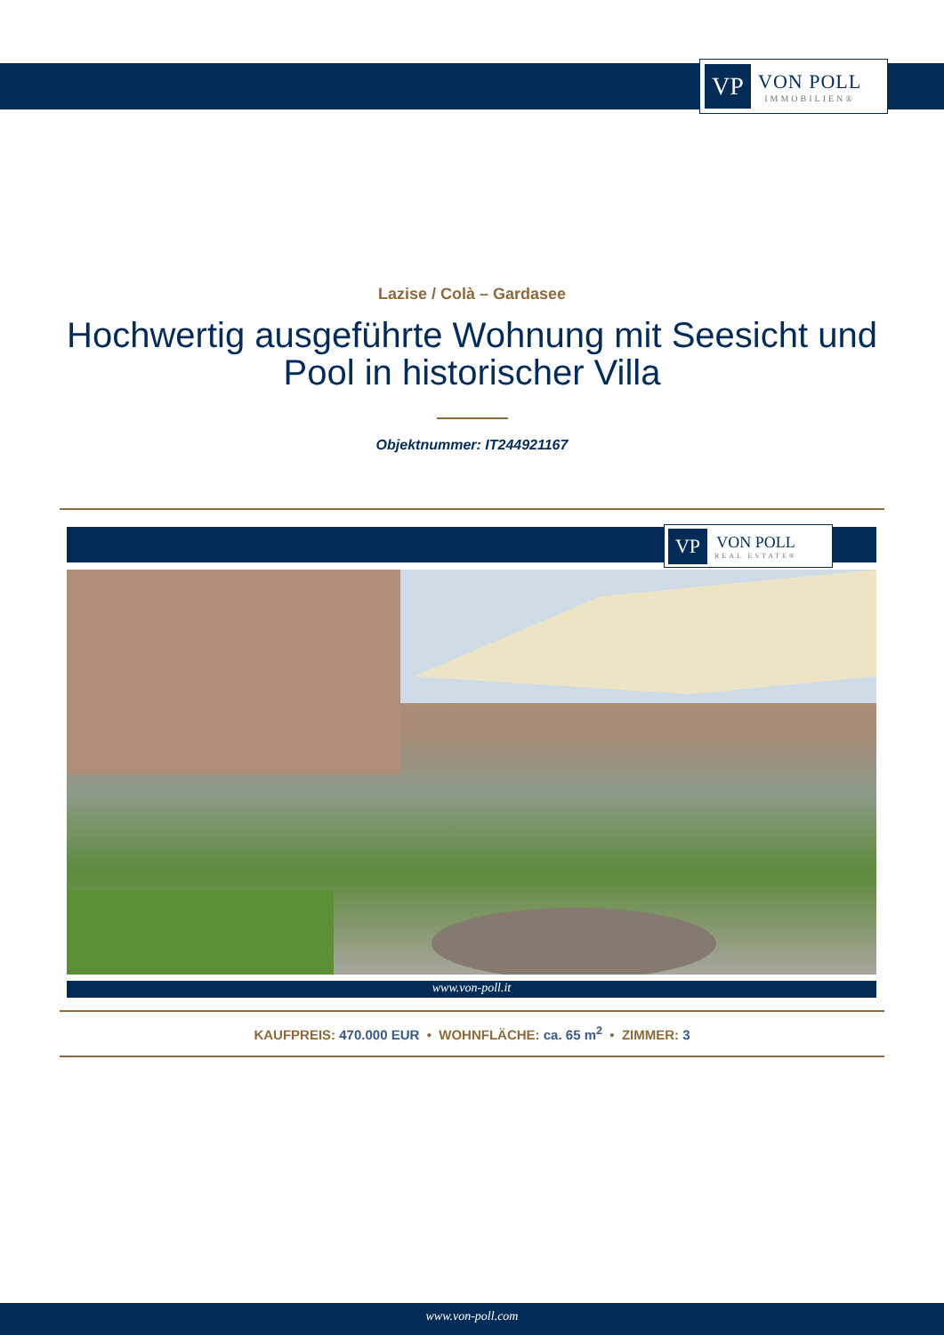VP
VON POLL
IMMOBILIEN®
Lazise / Colà – Gardasee
Hochwertig ausgeführte Wohnung mit Seesicht und Pool in historischer Villa
Objektnummer: IT244921167
VP
VON POLL
REAL ESTATE®
www.von-poll.it
KAUFPREIS: 470.000 EUR • WOHNFLÄCHE: ca. 65 m<sup>2</sup> • ZIMMER: 3
www.von-poll.com